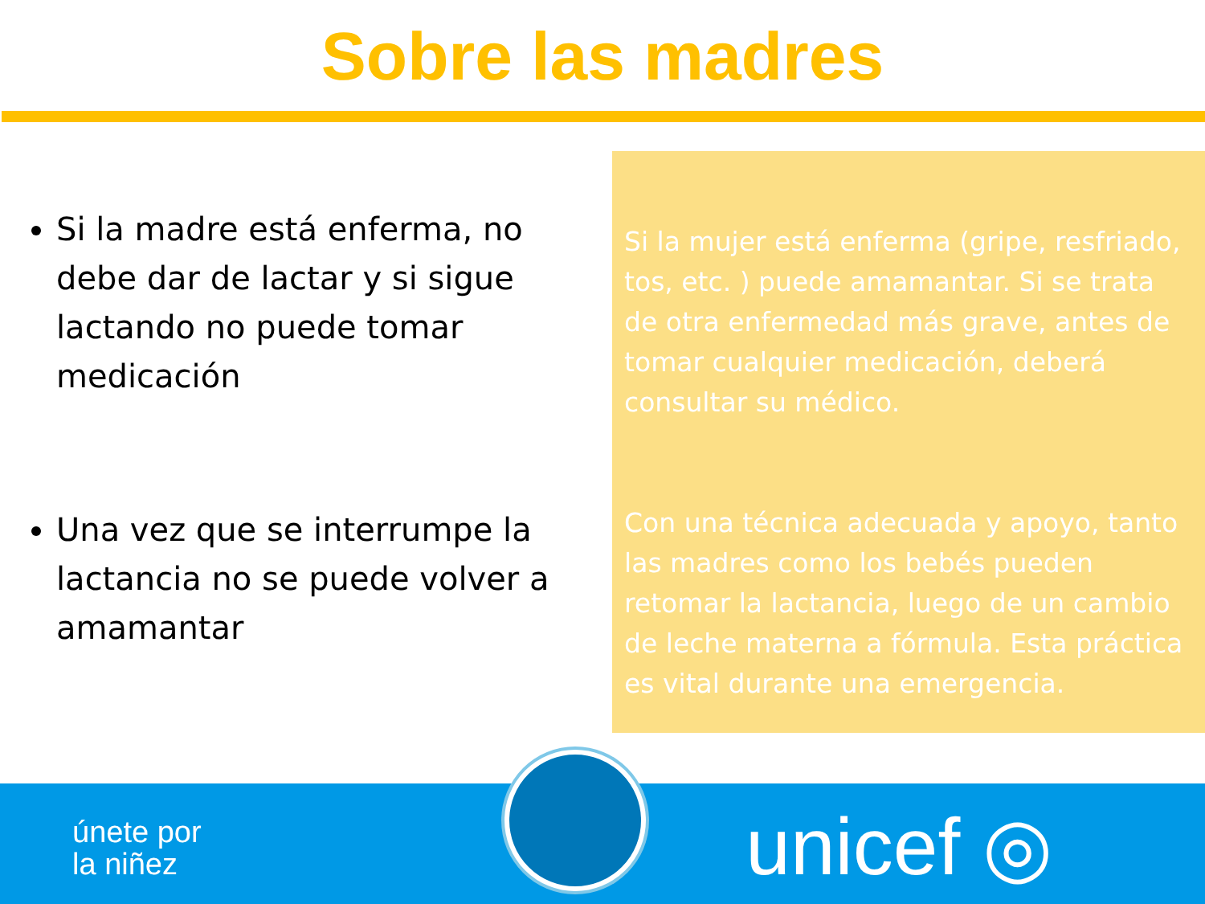Sobre las madres
Si la madre está enferma, no debe dar de lactar y si sigue lactando no puede tomar medicación
Una vez que se interrumpe la lactancia no se puede volver a amamantar
Si la mujer está enferma (gripe, resfriado, tos, etc. ) puede amamantar. Si se trata de otra enfermedad más grave, antes de tomar cualquier medicación, deberá consultar su médico.
Con una técnica adecuada y apoyo, tanto las madres como los bebés pueden retomar la lactancia, luego de un cambio de leche materna a fórmula. Esta práctica es vital durante una emergencia.
únete por
la niñez
unicef ◎